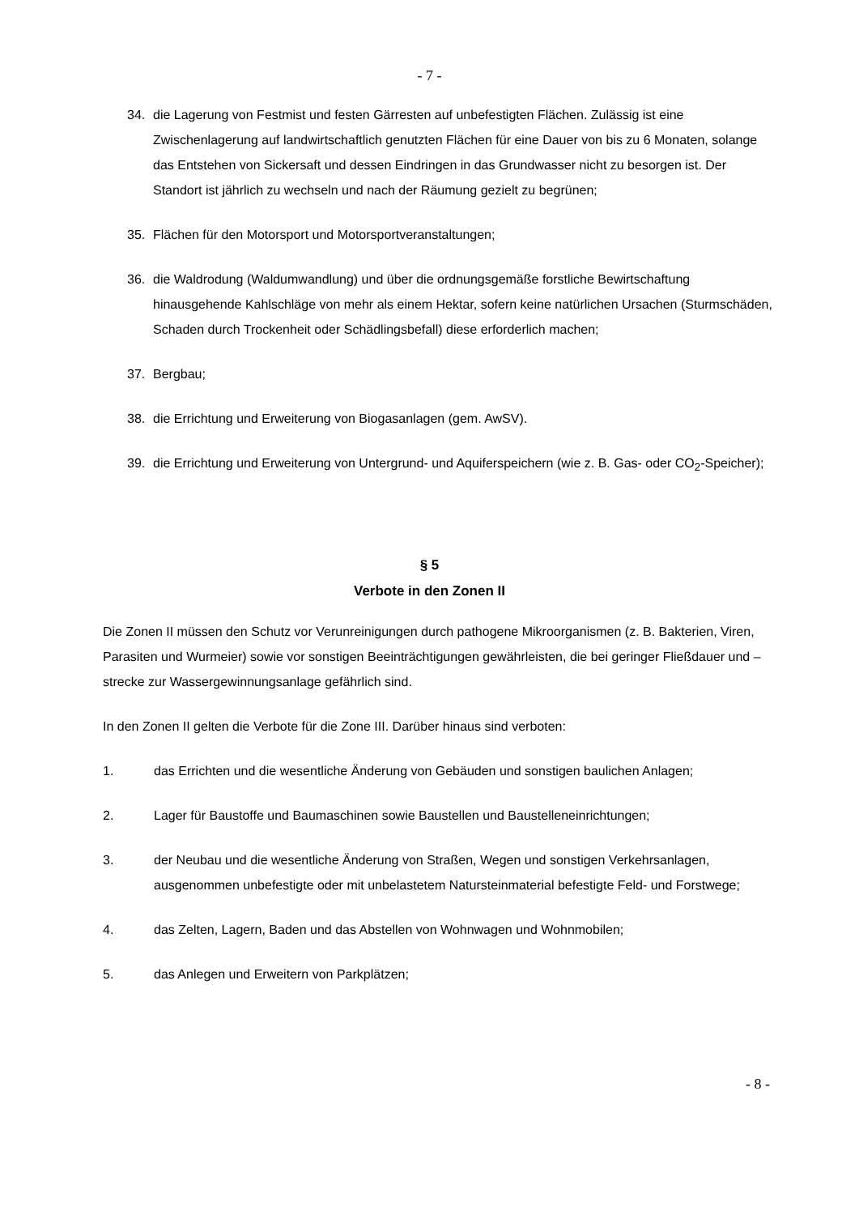- 7 -
34. die Lagerung von Festmist und festen Gärresten auf unbefestigten Flächen. Zulässig ist eine Zwischenlagerung auf landwirtschaftlich genutzten Flächen für eine Dauer von bis zu 6 Monaten, solange das Entstehen von Sickersaft und dessen Eindringen in das Grundwasser nicht zu besorgen ist. Der Standort ist jährlich zu wechseln und nach der Räumung gezielt zu begrünen;
35. Flächen für den Motorsport und Motorsportveranstaltungen;
36. die Waldrodung (Waldumwandlung) und über die ordnungsgemäße forstliche Bewirtschaftung hinausgehende Kahlschläge von mehr als einem Hektar, sofern keine natürlichen Ursachen (Sturmschäden, Schaden durch Trockenheit oder Schädlingsbefall) diese erforderlich machen;
37. Bergbau;
38. die Errichtung und Erweiterung von Biogasanlagen (gem. AwSV).
39. die Errichtung und Erweiterung von Untergrund- und Aquiferspeichern (wie z. B. Gas- oder CO<sub>2</sub>-Speicher);
§ 5
Verbote in den Zonen II
Die Zonen II müssen den Schutz vor Verunreinigungen durch pathogene Mikroorganismen (z. B. Bakterien, Viren, Parasiten und Wurmeier) sowie vor sonstigen Beeinträchtigungen gewährleisten, die bei geringer Fließdauer und –strecke zur Wassergewinnungsanlage gefährlich sind.
In den Zonen II gelten die Verbote für die Zone III. Darüber hinaus sind verboten:
1. das Errichten und die wesentliche Änderung von Gebäuden und sonstigen baulichen Anlagen;
2. Lager für Baustoffe und Baumaschinen sowie Baustellen und Baustelleneinrichtungen;
3. der Neubau und die wesentliche Änderung von Straßen, Wegen und sonstigen Verkehrsanlagen, ausgenommen unbefestigte oder mit unbelastetem Natursteinmaterial befestigte Feld- und Forstwege;
4. das Zelten, Lagern, Baden und das Abstellen von Wohnwagen und Wohnmobilen;
5. das Anlegen und Erweitern von Parkplätzen;
- 8 -